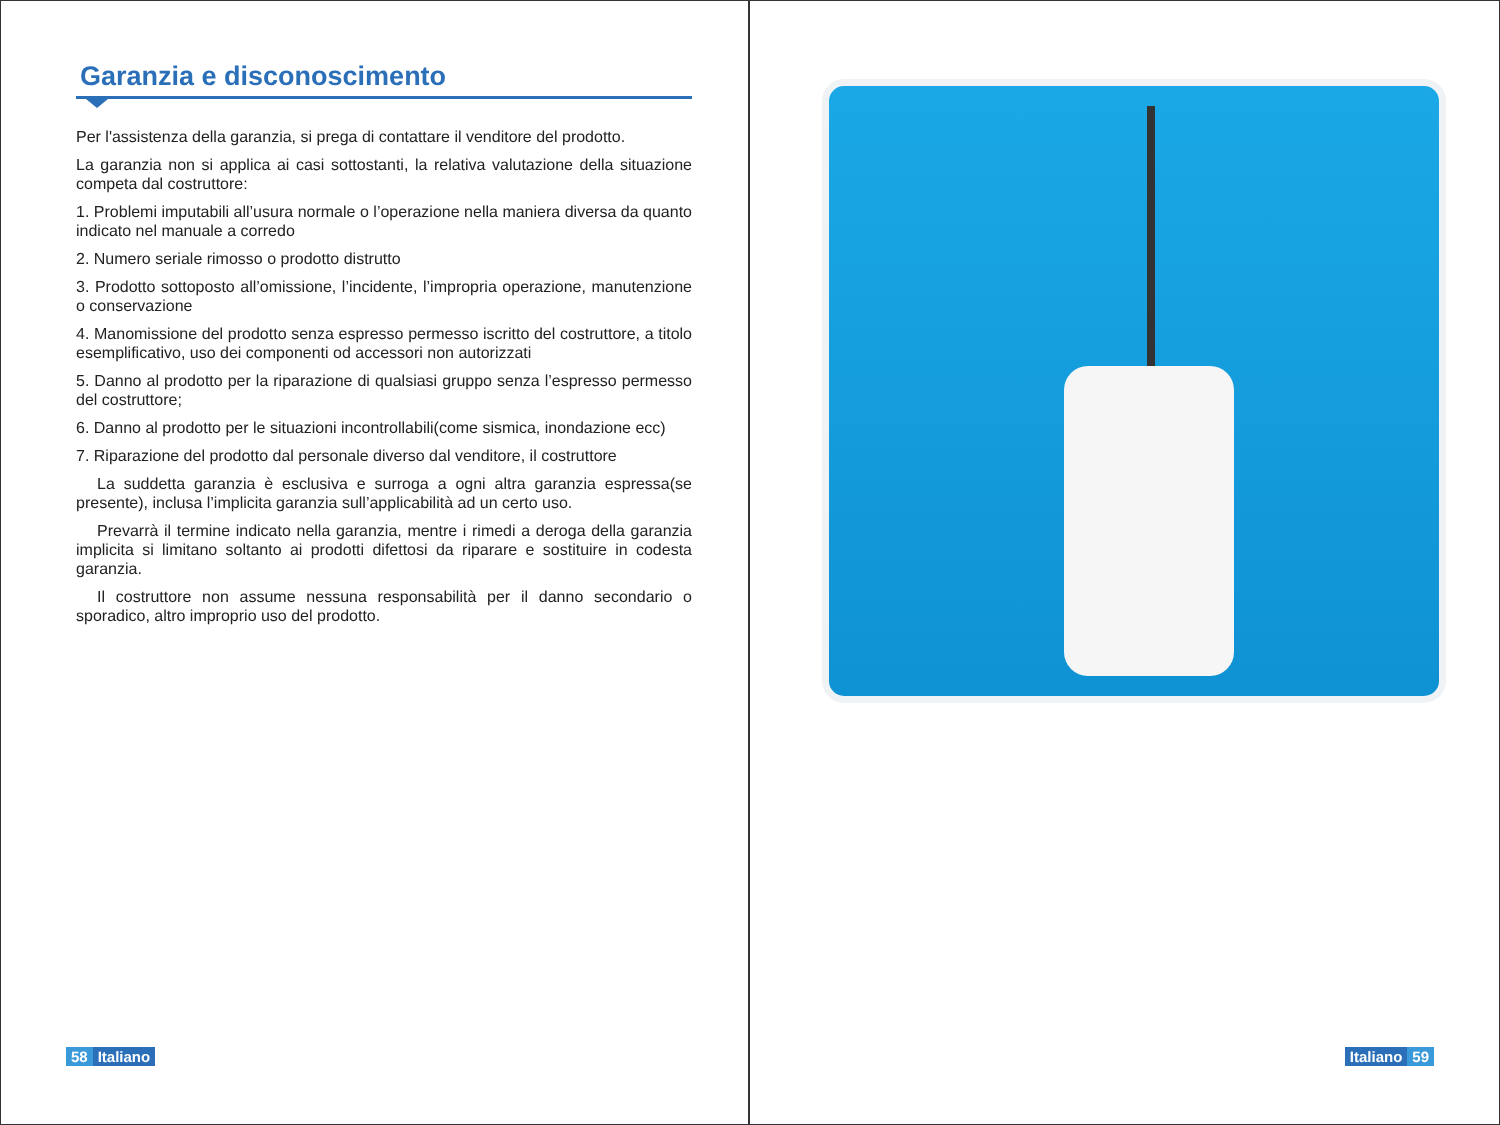Garanzia e disconoscimento
Per l'assistenza della garanzia, si prega di contattare il venditore del prodotto.
La garanzia non si applica ai casi sottostanti, la relativa valutazione della situazione competa dal costruttore:
1. Problemi imputabili all’usura normale o l’operazione nella maniera diversa da quanto indicato nel manuale a corredo
2. Numero seriale rimosso o prodotto distrutto
3. Prodotto sottoposto all’omissione, l’incidente, l’impropria operazione, manutenzione o conservazione
4. Manomissione del prodotto senza espresso permesso iscritto del costruttore, a titolo esemplificativo, uso dei componenti od accessori non autorizzati
5. Danno al prodotto per la riparazione di qualsiasi gruppo senza l’espresso permesso del costruttore;
6. Danno al prodotto per le situazioni incontrollabili(come sismica, inondazione ecc)
7. Riparazione del prodotto dal personale diverso dal venditore, il costruttore
La suddetta garanzia è esclusiva e surroga a ogni altra garanzia espressa(se presente), inclusa l’implicita garanzia sull’applicabilità ad un certo uso.
Prevarrà il termine indicato nella garanzia, mentre i rimedi a deroga della garanzia implicita si limitano soltanto ai prodotti difettosi da riparare e sostituire in codesta garanzia.
Il costruttore non assume nessuna responsabilità per il danno secondario o sporadico, altro improprio uso del prodotto.
58 Italiano
Italiano 59